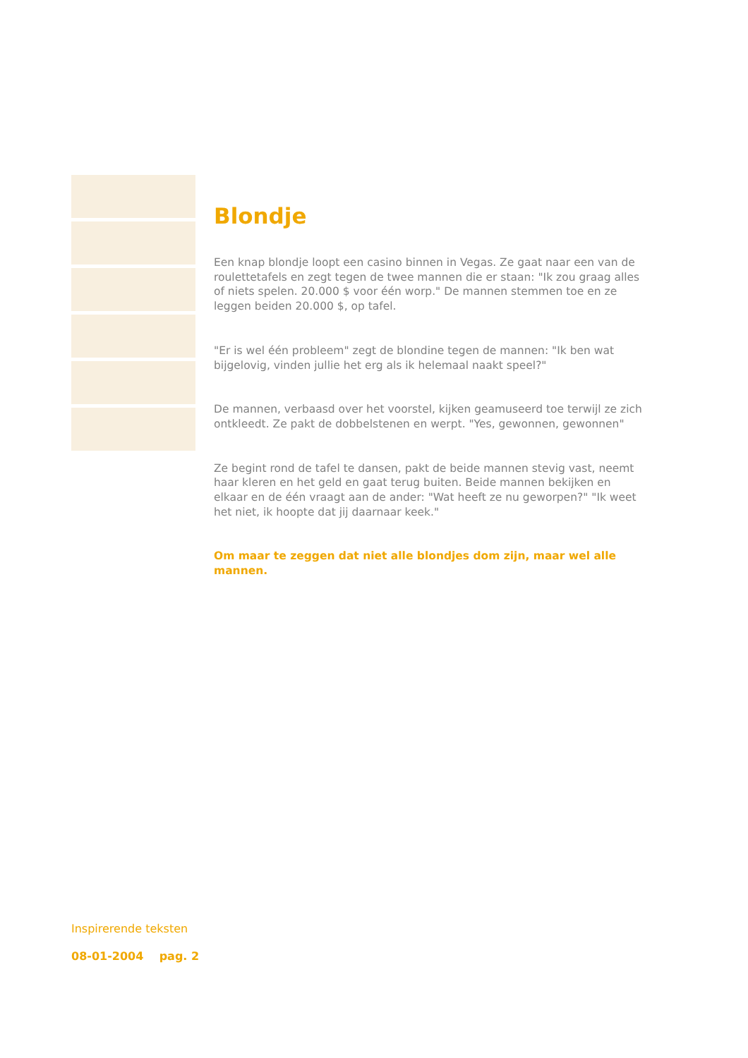Blondje
Een knap blondje loopt een casino binnen in Vegas. Ze gaat naar een van de roulettetafels en zegt tegen de twee mannen die er staan: "Ik zou graag alles of niets spelen. 20.000 $ voor één worp." De mannen stemmen toe en ze leggen beiden 20.000 $, op tafel.
"Er is wel één probleem" zegt de blondine tegen de mannen: "Ik ben wat bijgelovig, vinden jullie het erg als ik helemaal naakt speel?"
De mannen, verbaasd over het voorstel, kijken geamuseerd toe terwijl ze zich ontkleedt. Ze pakt de dobbelstenen en werpt. "Yes, gewonnen, gewonnen"
Ze begint rond de tafel te dansen, pakt de beide mannen stevig vast, neemt haar kleren en het geld en gaat terug buiten. Beide mannen bekijken en elkaar en de één vraagt aan de ander: "Wat heeft ze nu geworpen?" "Ik weet het niet, ik hoopte dat jij daarnaar keek."
Om maar te zeggen dat niet alle blondjes dom zijn, maar wel alle mannen.
Inspirerende teksten
08-01-2004 pag. 2